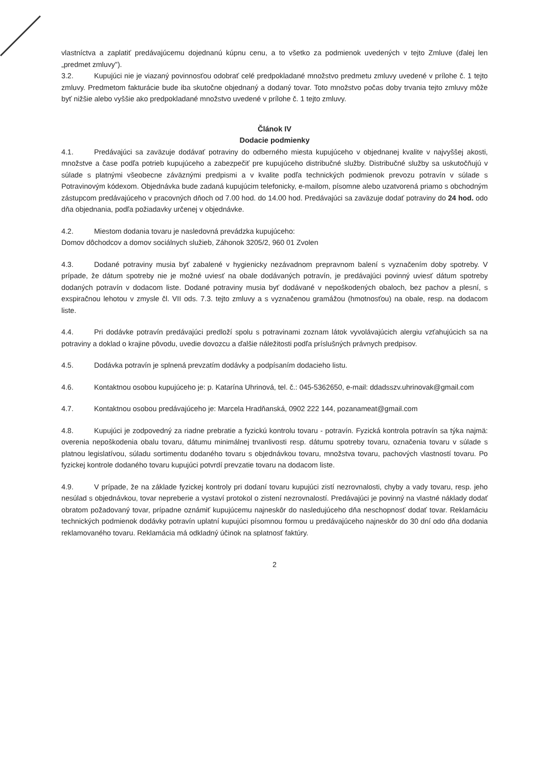vlastníctva a zaplatiť predávajúcemu dojednanú kúpnu cenu, a to všetko za podmienok uvedených v tejto Zmluve (ďalej len „predmet zmluvy").
3.2. Kupujúci nie je viazaný povinnosťou odobrať celé predpokladané množstvo predmetu zmluvy uvedené v prílohe č. 1 tejto zmluvy. Predmetom fakturácie bude iba skutočne objednaný a dodaný tovar. Toto množstvo počas doby trvania tejto zmluvy môže byť nižšie alebo vyššie ako predpokladané množstvo uvedené v prílohe č. 1 tejto zmluvy.
Článok IV
Dodacie podmienky
4.1. Predávajúci sa zaväzuje dodávať potraviny do odberného miesta kupujúceho v objednanej kvalite v najvyššej akosti, množstve a čase podľa potrieb kupujúceho a zabezpečiť pre kupujúceho distribučné služby. Distribučné služby sa uskutočňujú v súlade s platnými všeobecne záväznými predpismi a v kvalite podľa technických podmienok prevozu potravín v súlade s Potravinovým kódexom. Objednávka bude zadaná kupujúcim telefonicky, e-mailom, písomne alebo uzatvorená priamo s obchodným zástupcom predávajúceho v pracovných dňoch od 7.00 hod. do 14.00 hod. Predávajúci sa zaväzuje dodať potraviny do 24 hod. odo dňa objednania, podľa požiadavky určenej v objednávke.
4.2. Miestom dodania tovaru je nasledovná prevádzka kupujúceho:
Domov dôchodcov a domov sociálnych služieb, Záhonok 3205/2, 960 01 Zvolen
4.3. Dodané potraviny musia byť zabalené v hygienicky nezávadnom prepravnom balení s vyznačením doby spotreby. V prípade, že dátum spotreby nie je možné uviesť na obale dodávaných potravín, je predávajúci povinný uviesť dátum spotreby dodaných potravín v dodacom liste. Dodané potraviny musia byť dodávané v nepoškodených obaloch, bez pachov a plesní, s exspiračnou lehotou v zmysle čl. VII ods. 7.3. tejto zmluvy a s vyznačenou gramážou (hmotnosťou) na obale, resp. na dodacom liste.
4.4. Pri dodávke potravín predávajúci predloží spolu s potravinami zoznam látok vyvolávajúcich alergiu vzťahujúcich sa na potraviny a doklad o krajine pôvodu, uvedie dovozcu a ďalšie náležitosti podľa príslušných právnych predpisov.
4.5. Dodávka potravín je splnená prevzatím dodávky a podpísaním dodacieho listu.
4.6. Kontaktnou osobou kupujúceho je: p. Katarína Uhrinová, tel. č.: 045-5362650, e-mail: ddadsszv.uhrinovak@gmail.com
4.7. Kontaktnou osobou predávajúceho je: Marcela Hradňanská, 0902 222 144, pozanameat@gmail.com
4.8. Kupujúci je zodpovedný za riadne prebratie a fyzickú kontrolu tovaru - potravín. Fyzická kontrola potravín sa týka najmä: overenia nepoškodenia obalu tovaru, dátumu minimálnej trvanlivosti resp. dátumu spotreby tovaru, označenia tovaru v súlade s platnou legislatívou, súladu sortimentu dodaného tovaru s objednávkou tovaru, množstva tovaru, pachových vlastností tovaru. Po fyzickej kontrole dodaného tovaru kupujúci potvrdí prevzatie tovaru na dodacom liste.
4.9. V prípade, že na základe fyzickej kontroly pri dodaní tovaru kupujúci zistí nezrovnalosti, chyby a vady tovaru, resp. jeho nesúlad s objednávkou, tovar nepreberie a vystaví protokol o zistení nezrovnalostí. Predávajúci je povinný na vlastné náklady dodať obratom požadovaný tovar, prípadne oznámiť kupujúcemu najneskôr do nasledujúceho dňa neschopnosť dodať tovar. Reklamáciu technických podmienok dodávky potravín uplatní kupujúci písomnou formou u predávajúceho najneskôr do 30 dní odo dňa dodania reklamovaného tovaru. Reklamácia má odkladný účinok na splatnosť faktúry.
2